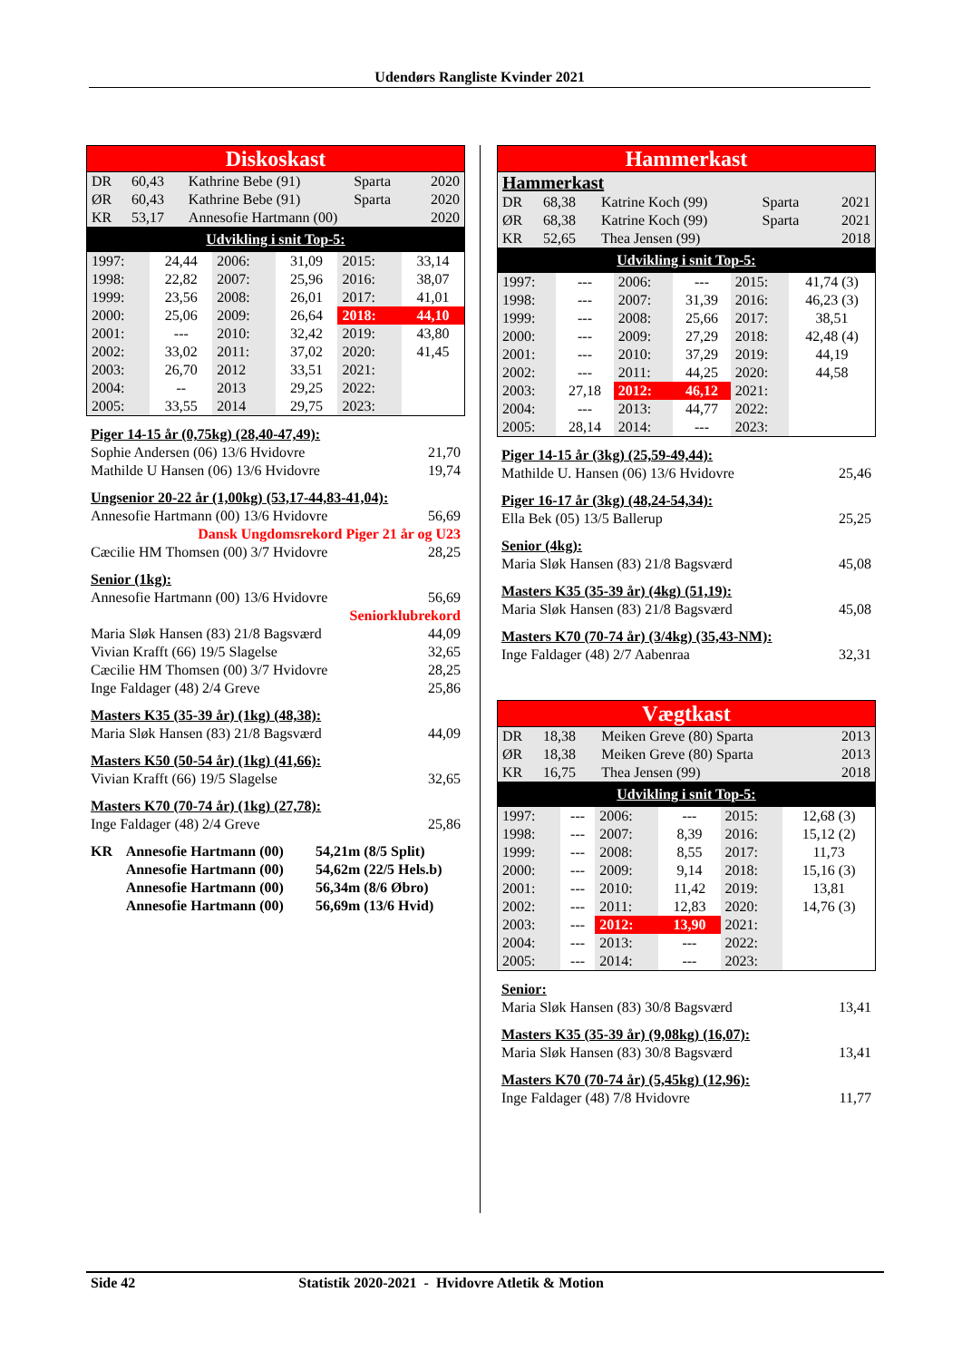Udendørs Rangliste Kvinder 2021
Diskoskast
| DR | 60,43 | Kathrine Bebe (91) | Sparta | 2020 |
| ØR | 60,43 | Kathrine Bebe (91) | Sparta | 2020 |
| KR | 53,17 | Annesofie Hartmann (00) | | 2020 |
Udvikling i snit Top-5:
| 1997: | 24,44 | 2006: | 31,09 | 2015: | 33,14 |
| 1998: | 22,82 | 2007: | 25,96 | 2016: | 38,07 |
| 1999: | 23,56 | 2008: | 26,01 | 2017: | 41,01 |
| 2000: | 25,06 | 2009: | 26,64 | 2018: | 44,10 |
| 2001: | --- | 2010: | 32,42 | 2019: | 43,80 |
| 2002: | 33,02 | 2011: | 37,02 | 2020: | 41,45 |
| 2003: | 26,70 | 2012 | 33,51 | 2021: | |
| 2004: | -- | 2013 | 29,25 | 2022: | |
| 2005: | 33,55 | 2014 | 29,75 | 2023: | |
Piger 14-15 år (0,75kg) (28,40-47,49):
Sophie Andersen (06) 13/6 Hvidovre 21,70
Mathilde U Hansen (06) 13/6 Hvidovre 19,74
Ungsenior 20-22 år (1,00kg) (53,17-44,83-41,04):
Annesofie Hartmann (00) 13/6 Hvidovre 56,69
Dansk Ungdomsrekord Piger 21 år og U23
Cæcilie HM Thomsen (00) 3/7 Hvidovre 28,25
Senior (1kg):
Annesofie Hartmann (00) 13/6 Hvidovre 56,69
Seniorklubrekord
Maria Sløk Hansen (83) 21/8 Bagsværd 44,09
Vivian Krafft (66) 19/5 Slagelse 32,65
Cæcilie HM Thomsen (00) 3/7 Hvidovre 28,25
Inge Faldager (48) 2/4 Greve 25,86
Masters K35 (35-39 år) (1kg) (48,38):
Maria Sløk Hansen (83) 21/8 Bagsværd 44,09
Masters K50 (50-54 år) (1kg) (41,66):
Vivian Krafft (66) 19/5 Slagelse 32,65
Masters K70 (70-74 år) (1kg) (27,78):
Inge Faldager (48) 2/4 Greve 25,86
| KR | Annesofie Hartmann (00) | 54,21m (8/5 Split) |
| | Annesofie Hartmann (00) | 54,62m (22/5 Hels.b) |
| | Annesofie Hartmann (00) | 56,34m (8/6 Øbro) |
| | Annesofie Hartmann (00) | 56,69m (13/6 Hvid) |
Hammerkast
Hammerkast
| DR | 68,38 | Katrine Koch (99) | Sparta | 2021 |
| ØR | 68,38 | Katrine Koch (99) | Sparta | 2021 |
| KR | 52,65 | Thea Jensen (99) | | 2018 |
Udvikling i snit Top-5:
| 1997: | --- | 2006: | --- | 2015: | 41,74 (3) |
| 1998: | --- | 2007: | 31,39 | 2016: | 46,23 (3) |
| 1999: | --- | 2008: | 25,66 | 2017: | 38,51 |
| 2000: | --- | 2009: | 27,29 | 2018: | 42,48 (4) |
| 2001: | --- | 2010: | 37,29 | 2019: | 44,19 |
| 2002: | --- | 2011: | 44,25 | 2020: | 44,58 |
| 2003: | 27,18 | 2012: | 46,12 | 2021: | |
| 2004: | --- | 2013: | 44,77 | 2022: | |
| 2005: | 28,14 | 2014: | --- | 2023: | |
Piger 14-15 år (3kg) (25,59-49,44):
Mathilde U. Hansen (06) 13/6 Hvidovre 25,46
Piger 16-17 år (3kg) (48,24-54,34):
Ella Bek (05) 13/5 Ballerup 25,25
Senior (4kg):
Maria Sløk Hansen (83) 21/8 Bagsværd 45,08
Masters K35 (35-39 år) (4kg) (51,19):
Maria Sløk Hansen (83) 21/8 Bagsværd 45,08
Masters K70 (70-74 år) (3/4kg) (35,43-NM):
Inge Faldager (48) 2/7 Aabenraa 32,31
Vægtkast
| DR | 18,38 | Meiken Greve (80) Sparta | 2013 |
| ØR | 18,38 | Meiken Greve (80) Sparta | 2013 |
| KR | 16,75 | Thea Jensen (99) | 2018 |
Udvikling i snit Top-5:
| 1997: | --- | 2006: | --- | 2015: | 12,68 (3) |
| 1998: | --- | 2007: | 8,39 | 2016: | 15,12 (2) |
| 1999: | --- | 2008: | 8,55 | 2017: | 11,73 |
| 2000: | --- | 2009: | 9,14 | 2018: | 15,16 (3) |
| 2001: | --- | 2010: | 11,42 | 2019: | 13,81 |
| 2002: | --- | 2011: | 12,83 | 2020: | 14,76 (3) |
| 2003: | --- | 2012: | 13,90 | 2021: | |
| 2004: | --- | 2013: | --- | 2022: | |
| 2005: | --- | 2014: | --- | 2023: | |
Senior:
Maria Sløk Hansen (83) 30/8 Bagsværd 13,41
Masters K35 (35-39 år) (9,08kg) (16,07):
Maria Sløk Hansen (83) 30/8 Bagsværd 13,41
Masters K70 (70-74 år) (5,45kg) (12,96):
Inge Faldager (48) 7/8 Hvidovre 11,77
Side 42 Statistik 2020-2021 - Hvidovre Atletik & Motion